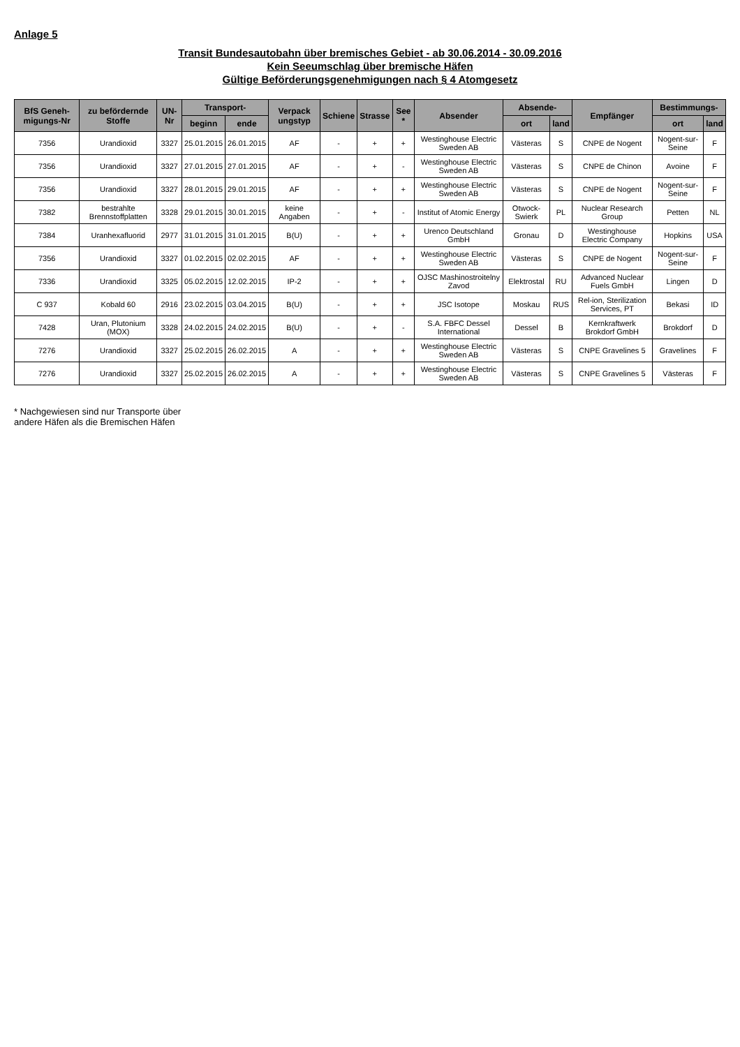Anlage 5
Transit Bundesautobahn über bremisches Gebiet - ab 30.06.2014 - 30.09.2016
Kein Seeumschlag über bremische Häfen
Gültige Beförderungsgenehmigungen nach § 4 Atomgesetz
| BfS Geneh-migungs-Nr | zu befördernde Stoffe | UN-Nr | Transport- | | Verpack ungstyp | Schiene | Strasse | See * | Absender | Absende- | | Empfänger | Bestimmungs- | |
| --- | --- | --- | --- | --- | --- | --- | --- | --- | --- | --- | --- | --- | --- | --- |
| | | | beginn | ende | | | | | | ort | land | | ort | land |
| 7356 | Urandioxid | 3327 | 25.01.2015 | 26.01.2015 | AF | - | + | + | Westinghouse Electric Sweden AB | Västeras | S | CNPE de Nogent | Nogent-sur-Seine | F |
| 7356 | Urandioxid | 3327 | 27.01.2015 | 27.01.2015 | AF | - | + | - | Westinghouse Electric Sweden AB | Västeras | S | CNPE de Chinon | Avoine | F |
| 7356 | Urandioxid | 3327 | 28.01.2015 | 29.01.2015 | AF | - | + | + | Westinghouse Electric Sweden AB | Västeras | S | CNPE de Nogent | Nogent-sur-Seine | F |
| 7382 | bestrahlte Brennstoffplatten | 3328 | 29.01.2015 | 30.01.2015 | keine Angaben | - | + | - | Institut of Atomic Energy | Otwock-Swierk | PL | Nuclear Research Group | Petten | NL |
| 7384 | Uranhexafluorid | 2977 | 31.01.2015 | 31.01.2015 | B(U) | - | + | + | Urenco Deutschland GmbH | Gronau | D | Westinghouse Electric Company | Hopkins | USA |
| 7356 | Urandioxid | 3327 | 01.02.2015 | 02.02.2015 | AF | - | + | + | Westinghouse Electric Sweden AB | Västeras | S | CNPE de Nogent | Nogent-sur-Seine | F |
| 7336 | Urandioxid | 3325 | 05.02.2015 | 12.02.2015 | IP-2 | - | + | + | OJSC Mashinostroitelny Zavod | Elektrostal | RU | Advanced Nuclear Fuels GmbH | Lingen | D |
| C 937 | Kobald 60 | 2916 | 23.02.2015 | 03.04.2015 | B(U) | - | + | + | JSC Isotope | Moskau | RUS | Rel-ion, Sterilization Services, PT | Bekasi | ID |
| 7428 | Uran, Plutonium (MOX) | 3328 | 24.02.2015 | 24.02.2015 | B(U) | - | + | - | S.A. FBFC Dessel International | Dessel | B | Kernkraftwerk Brokdorf GmbH | Brokdorf | D |
| 7276 | Urandioxid | 3327 | 25.02.2015 | 26.02.2015 | A | - | + | + | Westinghouse Electric Sweden AB | Västeras | S | CNPE Gravelines 5 | Gravelines | F |
| 7276 | Urandioxid | 3327 | 25.02.2015 | 26.02.2015 | A | - | + | + | Westinghouse Electric Sweden AB | Västeras | S | CNPE Gravelines 5 | Västeras | F |
* Nachgewiesen sind nur Transporte über
andere Häfen als die Bremischen Häfen